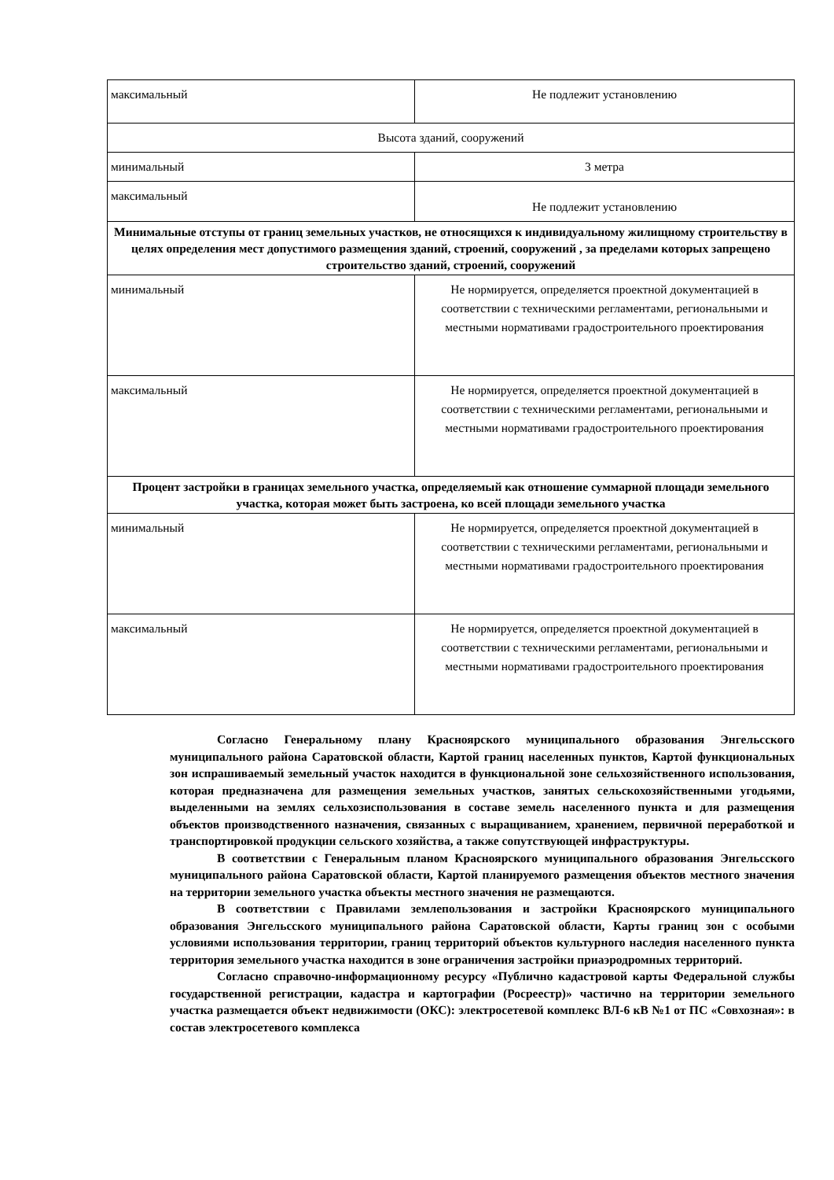| максимальный | Не подлежит установлению |
| Высота зданий, сооружений | |
| минимальный | 3 метра |
| максимальный | Не подлежит установлению |
| Минимальные отступы от границ земельных участков, не относящихся к индивидуальному жилищному строительству в целях определения мест допустимого размещения зданий, строений, сооружений , за пределами которых запрещено строительство зданий, строений, сооружений | |
| минимальный | Не нормируется, определяется проектной документацией в соответствии с техническими регламентами, региональными и местными нормативами градостроительного проектирования |
| максимальный | Не нормируется, определяется проектной документацией в соответствии с техническими регламентами, региональными и местными нормативами градостроительного проектирования |
| Процент застройки в границах земельного участка, определяемый как отношение суммарной площади земельного участка, которая может быть застроена, ко всей площади земельного участка | |
| минимальный | Не нормируется, определяется проектной документацией в соответствии с техническими регламентами, региональными и местными нормативами градостроительного проектирования |
| максимальный | Не нормируется, определяется проектной документацией в соответствии с техническими регламентами, региональными и местными нормативами градостроительного проектирования |
Согласно Генеральному плану Красноярского муниципального образования Энгельсского муниципального района Саратовской области, Картой границ населенных пунктов, Картой функциональных зон испрашиваемый земельный участок находится в функциональной зоне сельхозяйственного использования, которая предназначена для размещения земельных участков, занятых сельскохозяйственными угодьями, выделенными на землях сельхозиспользования в составе земель населенного пункта и для размещения объектов производственного назначения, связанных с выращиванием, хранением, первичной переработкой и транспортировкой продукции сельского хозяйства, а также сопутствующей инфраструктуры.
В соответствии с Генеральным планом Красноярского муниципального образования Энгельсского муниципального района Саратовской области, Картой планируемого размещения объектов местного значения на территории земельного участка объекты местного значения не размещаются.
В соответствии с Правилами землепользования и застройки Красноярского муниципального образования Энгельсского муниципального района Саратовской области, Карты границ зон с особыми условиями использования территории, границ территорий объектов культурного наследия населенного пункта территория земельного участка находится в зоне ограничения застройки приаэродромных территорий.
Согласно справочно-информационному ресурсу «Публично кадастровой карты Федеральной службы государственной регистрации, кадастра и картографии (Росреестр)» частично на территории земельного участка размещается объект недвижимости (ОКС): электросетевой комплекс ВЛ-6 кВ №1 от ПС «Совхозная»: в состав электросетевого комплекса